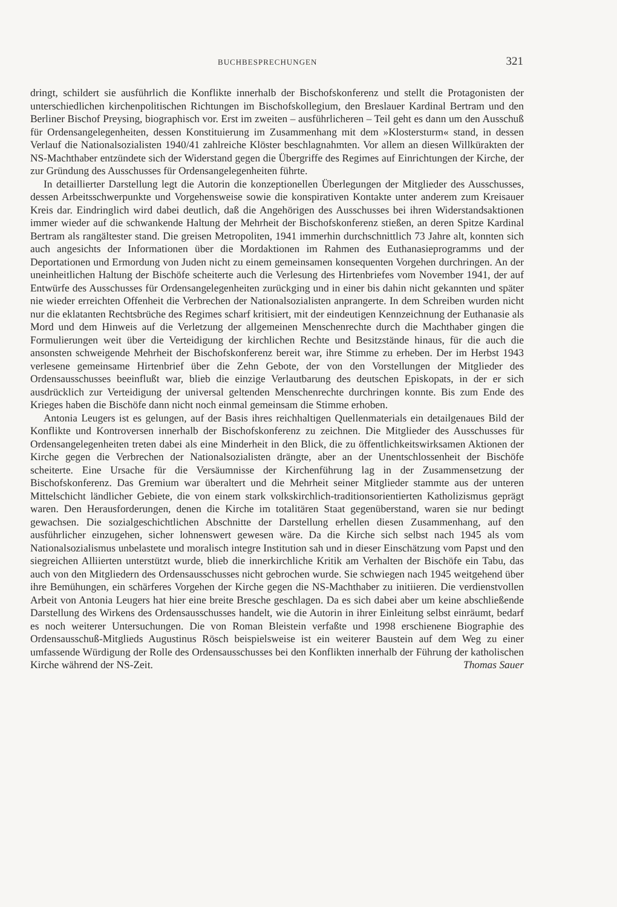BUCHBESPRECHUNGEN 321
dringt, schildert sie ausführlich die Konflikte innerhalb der Bischofskonferenz und stellt die Protagonisten der unterschiedlichen kirchenpolitischen Richtungen im Bischofskollegium, den Breslauer Kardinal Bertram und den Berliner Bischof Preysing, biographisch vor. Erst im zweiten – ausführlicheren – Teil geht es dann um den Ausschuß für Ordensangelegenheiten, dessen Konstituierung im Zusammenhang mit dem »Klostersturm« stand, in dessen Verlauf die Nationalsozialisten 1940/41 zahlreiche Klöster beschlagnahmten. Vor allem an diesen Willkürakten der NS-Machthaber entzündete sich der Widerstand gegen die Übergriffe des Regimes auf Einrichtungen der Kirche, der zur Gründung des Ausschusses für Ordensangelegenheiten führte.
In detaillierter Darstellung legt die Autorin die konzeptionellen Überlegungen der Mitglieder des Ausschusses, dessen Arbeitsschwerpunkte und Vorgehensweise sowie die konspirativen Kontakte unter anderem zum Kreisauer Kreis dar. Eindringlich wird dabei deutlich, daß die Angehörigen des Ausschusses bei ihren Widerstandsaktionen immer wieder auf die schwankende Haltung der Mehrheit der Bischofskonferenz stießen, an deren Spitze Kardinal Bertram als rangältester stand. Die greisen Metropoliten, 1941 immerhin durchschnittlich 73 Jahre alt, konnten sich auch angesichts der Informationen über die Mordaktionen im Rahmen des Euthanasieprogramms und der Deportationen und Ermordung von Juden nicht zu einem gemeinsamen konsequenten Vorgehen durchringen. An der uneinheitlichen Haltung der Bischöfe scheiterte auch die Verlesung des Hirtenbriefes vom November 1941, der auf Entwürfe des Ausschusses für Ordensangelegenheiten zurückging und in einer bis dahin nicht gekannten und später nie wieder erreichten Offenheit die Verbrechen der Nationalsozialisten anprangerte. In dem Schreiben wurden nicht nur die eklatanten Rechtsbrüche des Regimes scharf kritisiert, mit der eindeutigen Kennzeichnung der Euthanasie als Mord und dem Hinweis auf die Verletzung der allgemeinen Menschenrechte durch die Machthaber gingen die Formulierungen weit über die Verteidigung der kirchlichen Rechte und Besitzstände hinaus, für die auch die ansonsten schweigende Mehrheit der Bischofskonferenz bereit war, ihre Stimme zu erheben. Der im Herbst 1943 verlesene gemeinsame Hirtenbrief über die Zehn Gebote, der von den Vorstellungen der Mitglieder des Ordensausschusses beeinflußt war, blieb die einzige Verlautbarung des deutschen Episkopats, in der er sich ausdrücklich zur Verteidigung der universal geltenden Menschenrechte durchringen konnte. Bis zum Ende des Krieges haben die Bischöfe dann nicht noch einmal gemeinsam die Stimme erhoben.
Antonia Leugers ist es gelungen, auf der Basis ihres reichhaltigen Quellenmaterials ein detailgenaues Bild der Konflikte und Kontroversen innerhalb der Bischofskonferenz zu zeichnen. Die Mitglieder des Ausschusses für Ordensangelegenheiten treten dabei als eine Minderheit in den Blick, die zu öffentlichkeitswirksamen Aktionen der Kirche gegen die Verbrechen der Nationalsozialisten drängte, aber an der Unentschlossenheit der Bischöfe scheiterte. Eine Ursache für die Versäumnisse der Kirchenführung lag in der Zusammensetzung der Bischofskonferenz. Das Gremium war überaltert und die Mehrheit seiner Mitglieder stammte aus der unteren Mittelschicht ländlicher Gebiete, die von einem stark volkskirchlich-traditionsorientierten Katholizismus geprägt waren. Den Herausforderungen, denen die Kirche im totalitären Staat gegenüberstand, waren sie nur bedingt gewachsen. Die sozialgeschichtlichen Abschnitte der Darstellung erhellen diesen Zusammenhang, auf den ausführlicher einzugehen, sicher lohnenswert gewesen wäre. Da die Kirche sich selbst nach 1945 als vom Nationalsozialismus unbelastete und moralisch integre Institution sah und in dieser Einschätzung vom Papst und den siegreichen Alliierten unterstützt wurde, blieb die innerkirchliche Kritik am Verhalten der Bischöfe ein Tabu, das auch von den Mitgliedern des Ordensausschusses nicht gebrochen wurde. Sie schwiegen nach 1945 weitgehend über ihre Bemühungen, ein schärferes Vorgehen der Kirche gegen die NS-Machthaber zu initiieren. Die verdienstvollen Arbeit von Antonia Leugers hat hier eine breite Bresche geschlagen. Da es sich dabei aber um keine abschließende Darstellung des Wirkens des Ordensausschusses handelt, wie die Autorin in ihrer Einleitung selbst einräumt, bedarf es noch weiterer Untersuchungen. Die von Roman Bleistein verfaßte und 1998 erschienene Biographie des Ordensausschuß-Mitglieds Augustinus Rösch beispielsweise ist ein weiterer Baustein auf dem Weg zu einer umfassende Würdigung der Rolle des Ordensausschusses bei den Konflikten innerhalb der Führung der katholischen Kirche während der NS-Zeit. Thomas Sauer